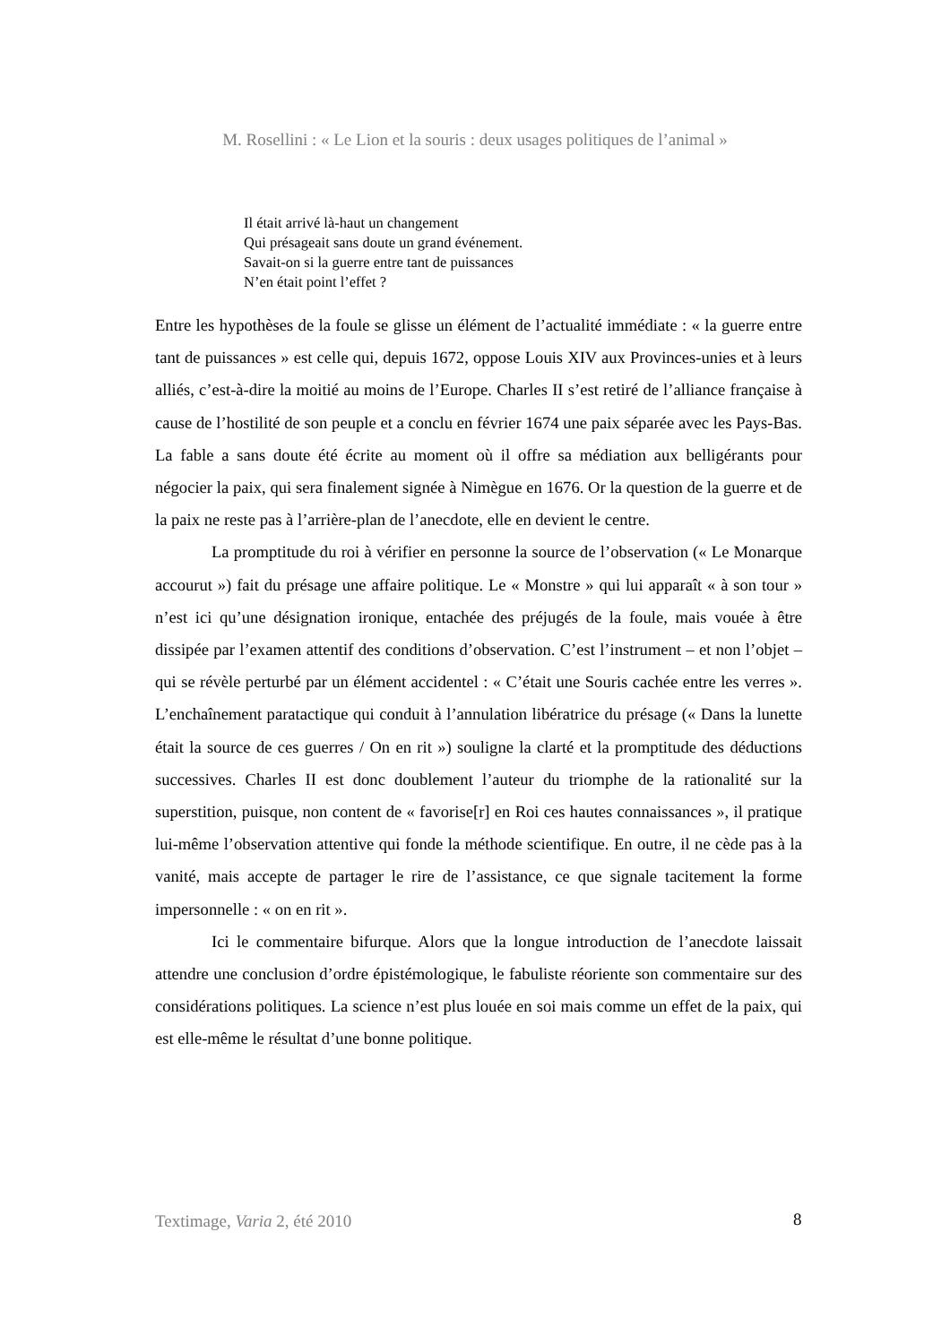M. Rosellini : « Le Lion et la souris : deux usages politiques de l’animal »
Il était arrivé là-haut un changement
Qui présageait sans doute un grand événement.
Savait-on si la guerre entre tant de puissances
N’en était point l’effet ?
Entre les hypothèses de la foule se glisse un élément de l’actualité immédiate : « la guerre entre tant de puissances » est celle qui, depuis 1672, oppose Louis XIV aux Provinces-unies et à leurs alliés, c’est-à-dire la moitié au moins de l’Europe. Charles II s’est retiré de l’alliance française à cause de l’hostilité de son peuple et a conclu en février 1674 une paix séparée avec les Pays-Bas. La fable a sans doute été écrite au moment où il offre sa médiation aux belligérants pour négocier la paix, qui sera finalement signée à Nimègue en 1676. Or la question de la guerre et de la paix ne reste pas à l’arrière-plan de l’anecdote, elle en devient le centre.
La promptitude du roi à vérifier en personne la source de l’observation (« Le Monarque accourut ») fait du présage une affaire politique. Le « Monstre » qui lui apparaît « à son tour » n’est ici qu’une désignation ironique, entachée des préjugés de la foule, mais vouée à être dissipée par l’examen attentif des conditions d’observation. C’est l’instrument – et non l’objet – qui se révèle perturbé par un élément accidentel : « C’était une Souris cachée entre les verres ». L’enchaînement paratactique qui conduit à l’annulation libératrice du présage (« Dans la lunette était la source de ces guerres / On en rit ») souligne la clarté et la promptitude des déductions successives. Charles II est donc doublement l’auteur du triomphe de la rationalité sur la superstition, puisque, non content de « favorise[r] en Roi ces hautes connaissances », il pratique lui-même l’observation attentive qui fonde la méthode scientifique. En outre, il ne cède pas à la vanité, mais accepte de partager le rire de l’assistance, ce que signale tacitement la forme impersonnelle : « on en rit ».
Ici le commentaire bifurque. Alors que la longue introduction de l’anecdote laissait attendre une conclusion d’ordre épistémologique, le fabuliste réoriente son commentaire sur des considérations politiques. La science n’est plus louée en soi mais comme un effet de la paix, qui est elle-même le résultat d’une bonne politique.
Textimage, Varia 2, été 2010 8